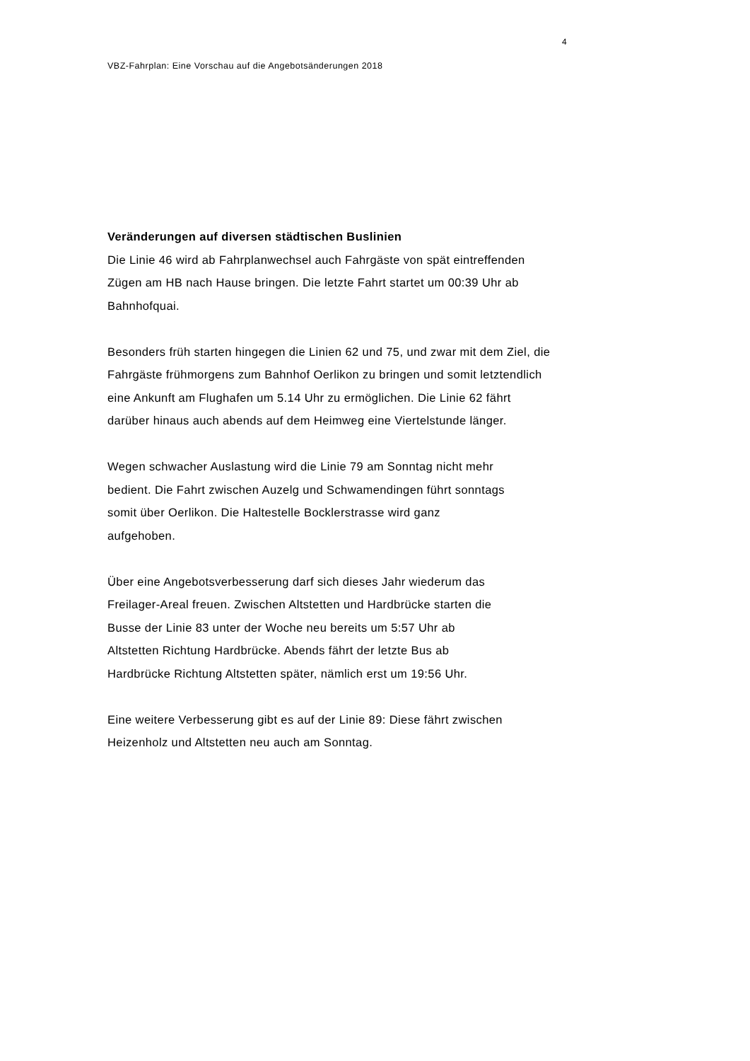4
VBZ-Fahrplan: Eine Vorschau auf die Angebotsänderungen 2018
Veränderungen auf diversen städtischen Buslinien
Die Linie 46 wird ab Fahrplanwechsel auch Fahrgäste von spät eintreffenden
Zügen am HB nach Hause bringen. Die letzte Fahrt startet um 00:39 Uhr ab
Bahnhofquai.
Besonders früh starten hingegen die Linien 62 und 75, und zwar mit dem Ziel, die
Fahrgäste frühmorgens zum Bahnhof Oerlikon zu bringen und somit letztendlich
eine Ankunft am Flughafen um 5.14 Uhr zu ermöglichen. Die Linie 62 fährt
darüber hinaus auch abends auf dem Heimweg eine Viertelstunde länger.
Wegen schwacher Auslastung wird die Linie 79 am Sonntag nicht mehr
bedient. Die Fahrt zwischen Auzelg und Schwamendingen führt sonntags
somit über Oerlikon. Die Haltestelle Bocklerstrasse wird ganz
aufgehoben.
Über eine Angebotsverbesserung darf sich dieses Jahr wiederum das
Freilager-Areal freuen. Zwischen Altstetten und Hardbrücke starten die
Busse der Linie 83 unter der Woche neu bereits um 5:57 Uhr ab
Altstetten Richtung Hardbrücke. Abends fährt der letzte Bus ab
Hardbrücke Richtung Altstetten später, nämlich erst um 19:56 Uhr.
Eine weitere Verbesserung gibt es auf der Linie 89: Diese fährt zwischen
Heizenholz und Altstetten neu auch am Sonntag.